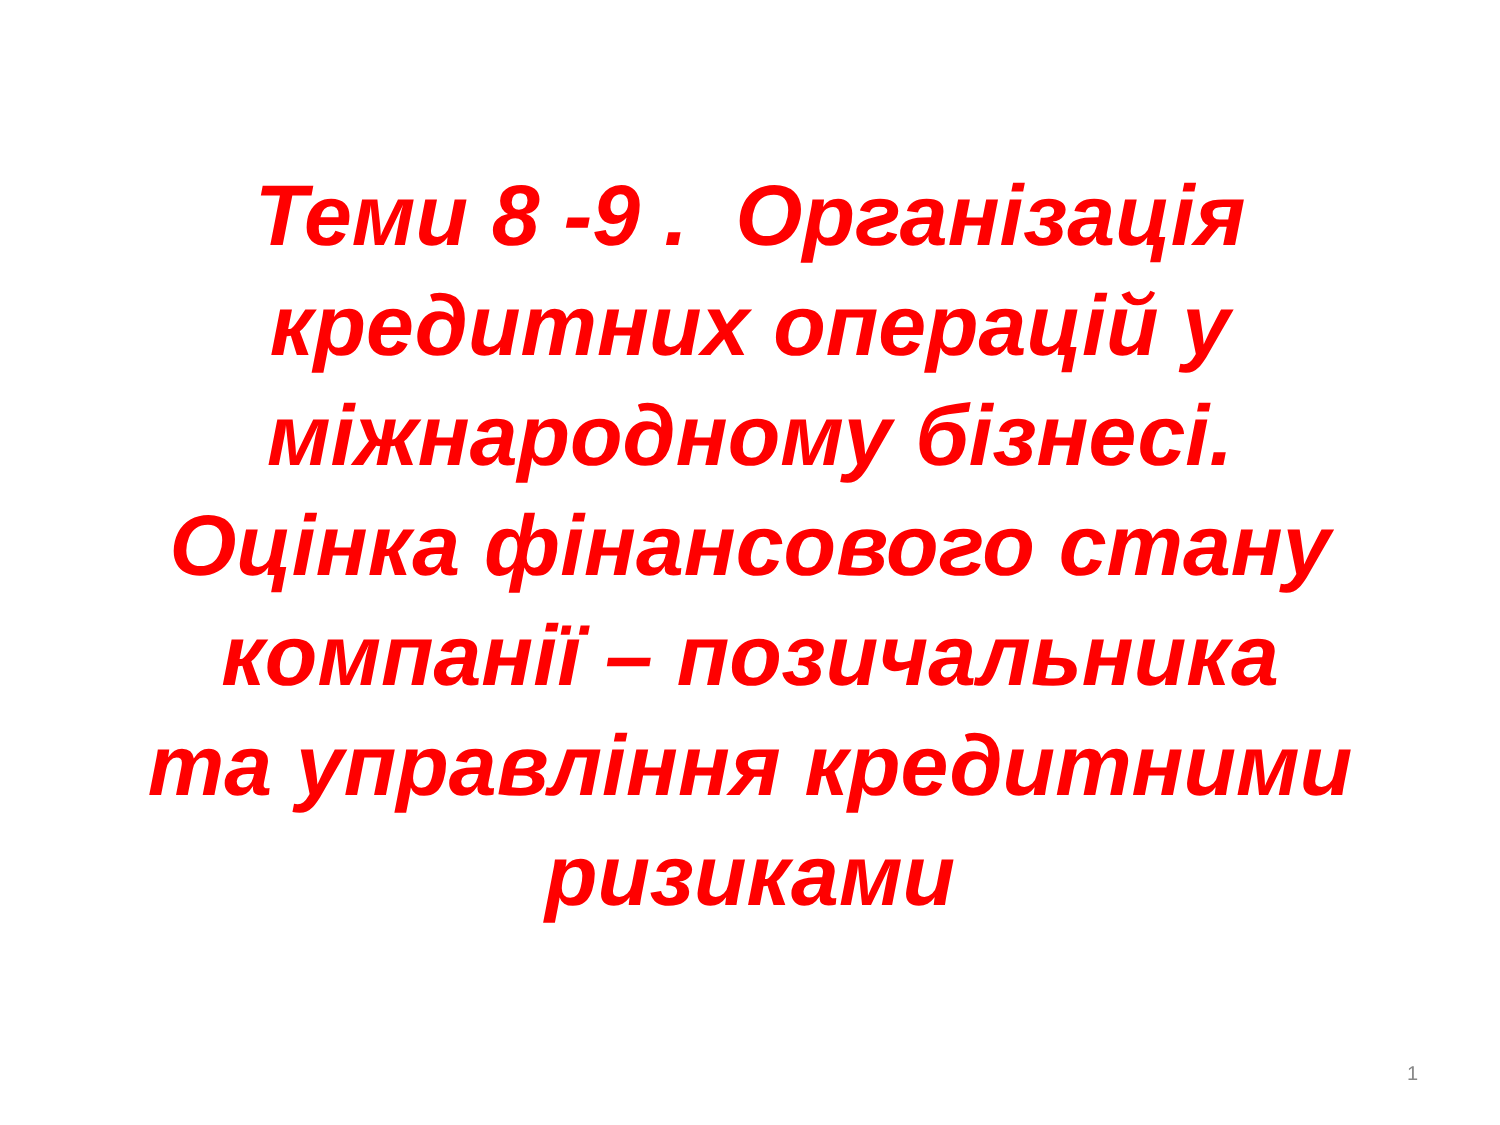Теми 8 -9 . Організація
кредитних операцій у
міжнародному бізнесі.
Оцінка фінансового стану
компанії – позичальника
та управління кредитними
ризиками
1